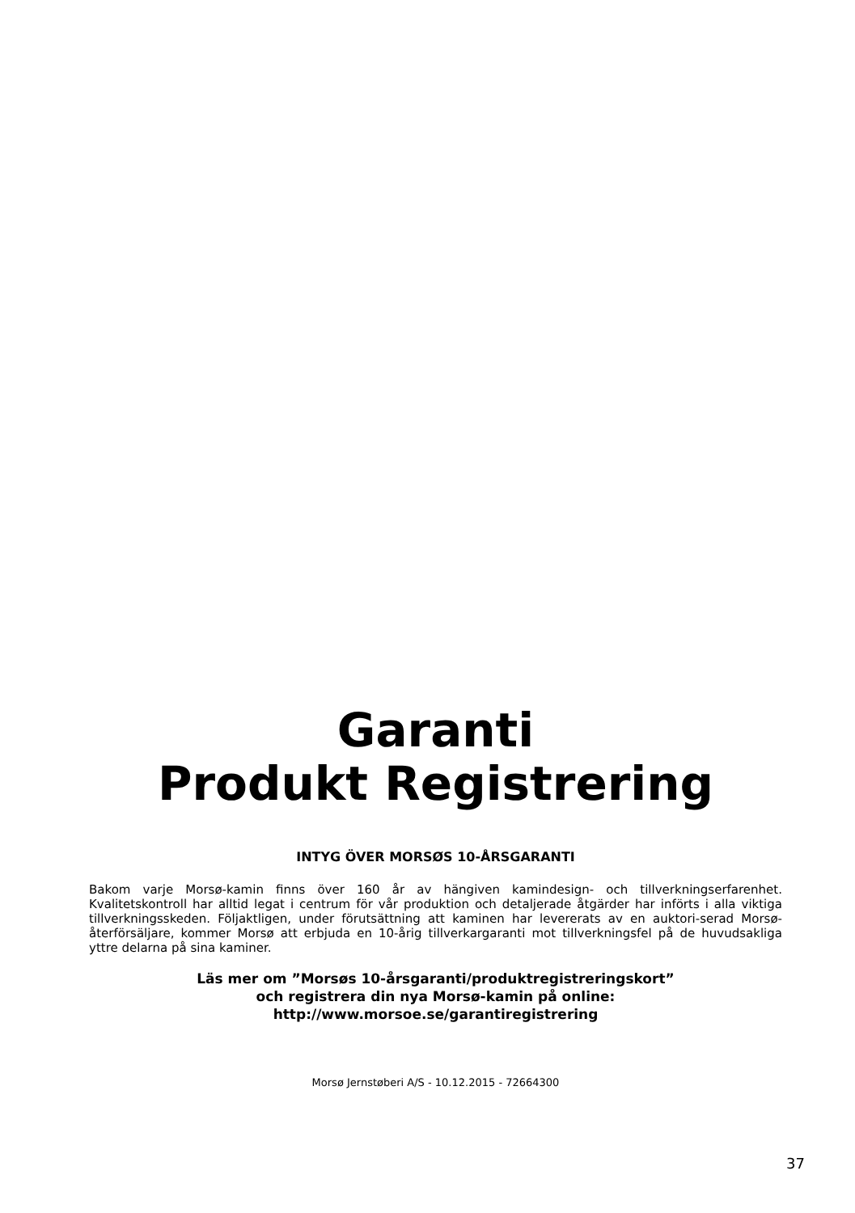Garanti
Produkt Registrering
INTYG ÖVER MORSØS 10-ÅRSGARANTI
Bakom varje Morsø-kamin finns över 160 år av hängiven kamindesign- och tillverkningserfarenhet. Kvalitetskontroll har alltid legat i centrum för vår produktion och detaljerade åtgärder har införts i alla viktiga tillverkningsskeden. Följaktligen, under förutsättning att kaminen har levererats av en auktori-serad Morsø-återförsäljare, kommer Morsø att erbjuda en 10-årig tillverkargaranti mot tillverkningsfel på de huvudsakliga yttre delarna på sina kaminer.
Läs mer om ”Morsøs 10-årsgaranti/produktregistreringskort”
och registrera din nya Morsø-kamin på online:
http://www.morsoe.se/garantiregistrering
Morsø Jernstøberi A/S - 10.12.2015 - 72664300
37